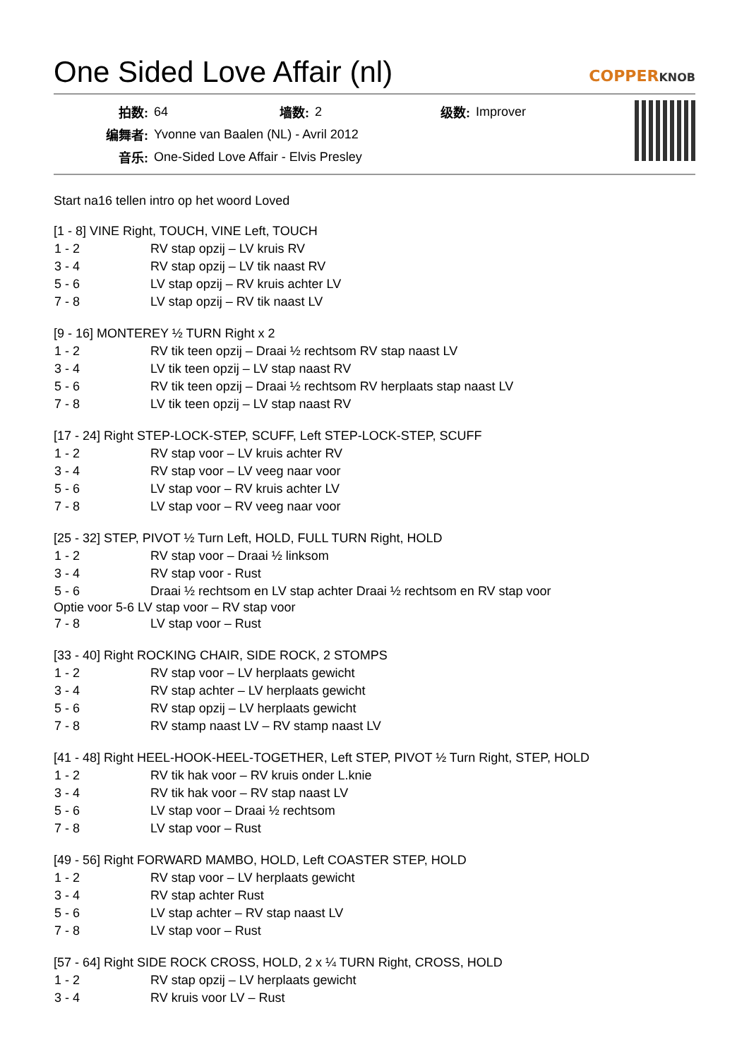One Sided Love Affair (nl)
COPPERKNOB
| 拍数: | 64 | 墙数: | 2 | 级数: | Improver |
| 编舞者: | Yvonne van Baalen (NL) - Avril 2012 | | | | |
| 音乐: | One-Sided Love Affair - Elvis Presley | | | | |
Start na16 tellen intro op het woord Loved
[1 - 8] VINE Right, TOUCH, VINE Left, TOUCH
| 1 - 2 | RV stap opzij – LV kruis RV |
| 3 - 4 | RV stap opzij – LV tik naast RV |
| 5 - 6 | LV stap opzij – RV kruis achter LV |
| 7 - 8 | LV stap opzij – RV tik naast LV |
[9 - 16] MONTEREY ½ TURN Right x 2
| 1 - 2 | RV tik teen opzij – Draai ½ rechtsom RV stap naast LV |
| 3 - 4 | LV tik teen opzij – LV stap naast RV |
| 5 - 6 | RV tik teen opzij – Draai ½ rechtsom RV herplaats stap naast LV |
| 7 - 8 | LV tik teen opzij – LV stap naast RV |
[17 - 24] Right STEP-LOCK-STEP, SCUFF, Left STEP-LOCK-STEP, SCUFF
| 1 - 2 | RV stap voor – LV kruis achter RV |
| 3 - 4 | RV stap voor – LV veeg naar voor |
| 5 - 6 | LV stap voor – RV kruis achter LV |
| 7 - 8 | LV stap voor – RV veeg naar voor |
[25 - 32] STEP, PIVOT ½ Turn Left, HOLD, FULL TURN Right, HOLD
| 1 - 2 | RV stap voor – Draai ½ linksom |
| 3 - 4 | RV stap voor - Rust |
| 5 - 6 | Draai ½ rechtsom en LV stap achter Draai ½ rechtsom en RV stap voor |
Optie voor 5-6 LV stap voor – RV stap voor
| 7 - 8 | LV stap voor – Rust |
[33 - 40] Right ROCKING CHAIR, SIDE ROCK, 2 STOMPS
| 1 - 2 | RV stap voor – LV herplaats gewicht |
| 3 - 4 | RV stap achter – LV herplaats gewicht |
| 5 - 6 | RV stap opzij – LV herplaats gewicht |
| 7 - 8 | RV stamp naast LV – RV stamp naast LV |
[41 - 48] Right HEEL-HOOK-HEEL-TOGETHER, Left STEP, PIVOT ½ Turn Right, STEP, HOLD
| 1 - 2 | RV tik hak voor – RV kruis onder L.knie |
| 3 - 4 | RV tik hak voor – RV stap naast LV |
| 5 - 6 | LV stap voor – Draai ½ rechtsom |
| 7 - 8 | LV stap voor – Rust |
[49 - 56] Right FORWARD MAMBO, HOLD, Left COASTER STEP, HOLD
| 1 - 2 | RV stap voor – LV herplaats gewicht |
| 3 - 4 | RV stap achter Rust |
| 5 - 6 | LV stap achter – RV stap naast LV |
| 7 - 8 | LV stap voor – Rust |
[57 - 64] Right SIDE ROCK CROSS, HOLD, 2 x ¼ TURN Right, CROSS, HOLD
| 1 - 2 | RV stap opzij – LV herplaats gewicht |
| 3 - 4 | RV kruis voor LV – Rust |